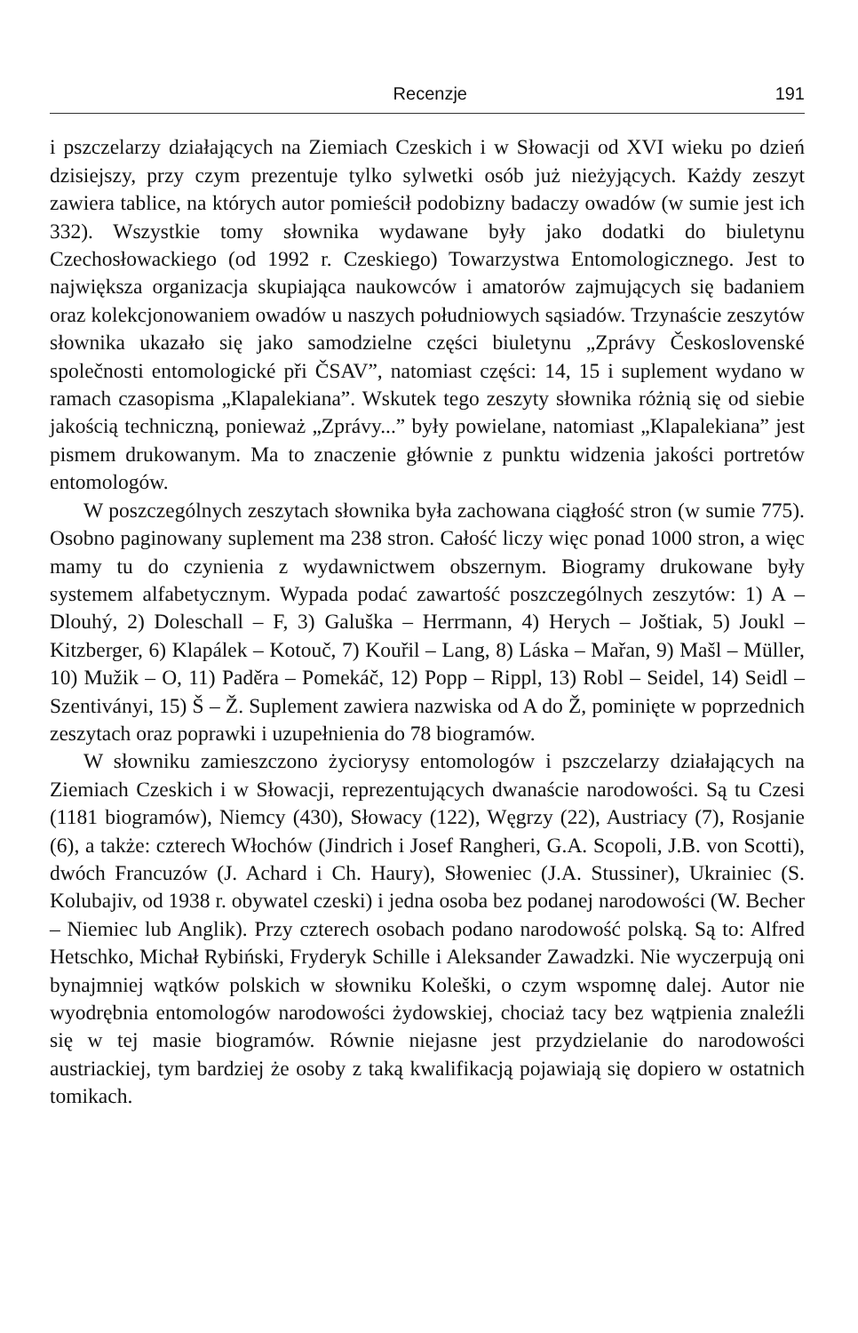Recenzje 191
i pszczelarzy działających na Ziemiach Czeskich i w Słowacji od XVI wieku po dzień dzisiejszy, przy czym prezentuje tylko sylwetki osób już nieżyjących. Każdy zeszyt zawiera tablice, na których autor pomieścił podobizny badaczy owadów (w sumie jest ich 332). Wszystkie tomy słownika wydawane były jako dodatki do biuletynu Czechosłowackiego (od 1992 r. Czeskiego) Towarzystwa Entomologicznego. Jest to największa organizacja skupiająca naukowców i amatorów zajmujących się badaniem oraz kolekcjonowaniem owadów u naszych południowych sąsiadów. Trzynaście zeszytów słownika ukazało się jako samodzielne części biuletynu „Zprávy Československé společnosti entomologické při ČSAV”, natomiast części: 14, 15 i suplement wydano w ramach czasopisma „Klapalekiana”. Wskutek tego zeszyty słownika różnią się od siebie jakością techniczną, ponieważ „Zprávy...” były powielane, natomiast „Klapalekiana” jest pismem drukowanym. Ma to znaczenie głównie z punktu widzenia jakości portretów entomologów.
W poszczególnych zeszytach słownika była zachowana ciągłość stron (w sumie 775). Osobno paginowany suplement ma 238 stron. Całość liczy więc ponad 1000 stron, a więc mamy tu do czynienia z wydawnictwem obszernym. Biogramy drukowane były systemem alfabetycznym. Wypada podać zawartość poszczególnych zeszytów: 1) A – Dlouhý, 2) Doleschall – F, 3) Galuška – Herrmann, 4) Herych – Joštiak, 5) Joukl – Kitzberger, 6) Klapálek – Kotouč, 7) Kouřil – Lang, 8) Láska – Mařan, 9) Mašl – Müller, 10) Mužik – O, 11) Paděra – Pomekáč, 12) Popp – Rippl, 13) Robl – Seidel, 14) Seidl – Szentiványi, 15) Š – Ž. Suplement zawiera nazwiska od A do Ž, pominięte w poprzednich zeszytach oraz poprawki i uzupełnienia do 78 biogramów.
W słowniku zamieszczono życiorysy entomologów i pszczelarzy działających na Ziemiach Czeskich i w Słowacji, reprezentujących dwanaście narodowości. Są tu Czesi (1181 biogramów), Niemcy (430), Słowacy (122), Węgrzy (22), Austriacy (7), Rosjanie (6), a także: czterech Włochów (Jindrich i Josef Rangheri, G.A. Scopoli, J.B. von Scotti), dwóch Francuzów (J. Achard i Ch. Haury), Słoweniec (J.A. Stussiner), Ukrainiec (S. Kolubajiv, od 1938 r. obywatel czeski) i jedna osoba bez podanej narodowości (W. Becher – Niemiec lub Anglik). Przy czterech osobach podano narodowość polską. Są to: Alfred Hetschko, Michał Rybiński, Fryderyk Schille i Aleksander Zawadzki. Nie wyczerpują oni bynajmniej wątków polskich w słowniku Koleški, o czym wspomnę dalej. Autor nie wyodrębnia entomologów narodowości żydowskiej, chociaż tacy bez wątpienia znaleźli się w tej masie biogramów. Równie niejasne jest przydzielanie do narodowości austriackiej, tym bardziej że osoby z taką kwalifikacją pojawiają się dopiero w ostatnich tomikach.